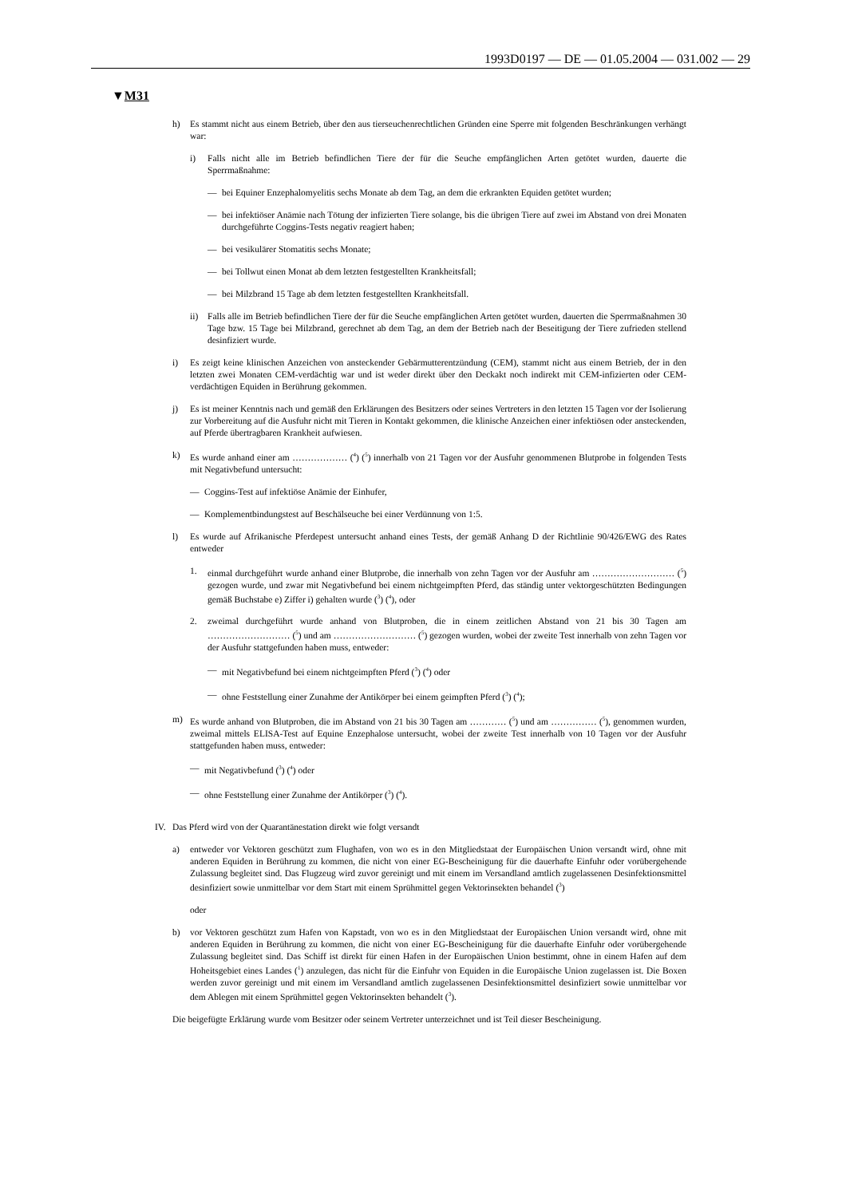1993D0197 — DE — 01.05.2004 — 031.002 — 29
▼M31
h) Es stammt nicht aus einem Betrieb, über den aus tierseuchenrechtlichen Gründen eine Sperre mit folgenden Beschränkungen verhängt war:
i) Falls nicht alle im Betrieb befindlichen Tiere der für die Seuche empfänglichen Arten getötet wurden, dauerte die Sperrmaßnahme:
— bei Equiner Enzephalomyelitis sechs Monate ab dem Tag, an dem die erkrankten Equiden getötet wurden;
— bei infektiöser Anämie nach Tötung der infizierten Tiere solange, bis die übrigen Tiere auf zwei im Abstand von drei Monaten durchgeführte Coggins-Tests negativ reagiert haben;
— bei vesikulärer Stomatitis sechs Monate;
— bei Tollwut einen Monat ab dem letzten festgestellten Krankheitsfall;
— bei Milzbrand 15 Tage ab dem letzten festgestellten Krankheitsfall.
ii) Falls alle im Betrieb befindlichen Tiere der für die Seuche empfänglichen Arten getötet wurden, dauerten die Sperrmaßnahmen 30 Tage bzw. 15 Tage bei Milzbrand, gerechnet ab dem Tag, an dem der Betrieb nach der Beseitigung der Tiere zufrieden stellend desinfiziert wurde.
i) Es zeigt keine klinischen Anzeichen von ansteckender Gebärmutterentzündung (CEM), stammt nicht aus einem Betrieb, der in den letzten zwei Monaten CEM-verdächtig war und ist weder direkt über den Deckakt noch indirekt mit CEM-infizierten oder CEM-verdächtigen Equiden in Berührung gekommen.
j) Es ist meiner Kenntnis nach und gemäß den Erklärungen des Besitzers oder seines Vertreters in den letzten 15 Tagen vor der Isolierung zur Vorbereitung auf die Ausfuhr nicht mit Tieren in Kontakt gekommen, die klinische Anzeichen einer infektiösen oder ansteckenden, auf Pferde übertragbaren Krankheit aufwiesen.
k) Es wurde anhand einer am ……………… (<sup>4</sup>) (<sup>5</sup>) innerhalb von 21 Tagen vor der Ausfuhr genommenen Blutprobe in folgenden Tests mit Negativbefund untersucht:
— Coggins-Test auf infektiöse Anämie der Einhufer,
— Komplementbindungstest auf Beschälseuche bei einer Verdünnung von 1:5.
l) Es wurde auf Afrikanische Pferdepest untersucht anhand eines Tests, der gemäß Anhang D der Richtlinie 90/426/EWG des Rates entweder
1. einmal durchgeführt wurde anhand einer Blutprobe, die innerhalb von zehn Tagen vor der Ausfuhr am ……………………… (<sup>5</sup>) gezogen wurde, und zwar mit Negativbefund bei einem nichtgeimpften Pferd, das ständig unter vektorgeschützten Bedingungen gemäß Buchstabe e) Ziffer i) gehalten wurde (<sup>3</sup>) (<sup>4</sup>), oder
2. zweimal durchgeführt wurde anhand von Blutproben, die in einem zeitlichen Abstand von 21 bis 30 Tagen am ……………………… (<sup>5</sup>) und am ……………………… (<sup>5</sup>) gezogen wurden, wobei der zweite Test innerhalb von zehn Tagen vor der Ausfuhr stattgefunden haben muss, entweder:
— mit Negativbefund bei einem nichtgeimpften Pferd (<sup>3</sup>) (<sup>4</sup>) oder
— ohne Feststellung einer Zunahme der Antikörper bei einem geimpften Pferd (<sup>3</sup>) (<sup>4</sup>);
m) Es wurde anhand von Blutproben, die im Abstand von 21 bis 30 Tagen am ………… (<sup>5</sup>) und am …………… (<sup>5</sup>), genommen wurden, zweimal mittels ELISA-Test auf Equine Enzephalose untersucht, wobei der zweite Test innerhalb von 10 Tagen vor der Ausfuhr stattgefunden haben muss, entweder:
— mit Negativbefund (<sup>3</sup>) (<sup>4</sup>) oder
— ohne Feststellung einer Zunahme der Antikörper (<sup>3</sup>) (<sup>4</sup>).
IV. Das Pferd wird von der Quarantänestation direkt wie folgt versandt
a) entweder vor Vektoren geschützt zum Flughafen, von wo es in den Mitgliedstaat der Europäischen Union versandt wird, ohne mit anderen Equiden in Berührung zu kommen, die nicht von einer EG-Bescheinigung für die dauerhafte Einfuhr oder vorübergehende Zulassung begleitet sind. Das Flugzeug wird zuvor gereinigt und mit einem im Versandland amtlich zugelassenen Desinfektionsmittel desinfiziert sowie unmittelbar vor dem Start mit einem Sprühmittel gegen Vektorinsekten behandel (<sup>3</sup>)
oder
b) vor Vektoren geschützt zum Hafen von Kapstadt, von wo es in den Mitgliedstaat der Europäischen Union versandt wird, ohne mit anderen Equiden in Berührung zu kommen, die nicht von einer EG-Bescheinigung für die dauerhafte Einfuhr oder vorübergehende Zulassung begleitet sind. Das Schiff ist direkt für einen Hafen in der Europäischen Union bestimmt, ohne in einem Hafen auf dem Hoheitsgebiet eines Landes (<sup>1</sup>) anzulegen, das nicht für die Einfuhr von Equiden in die Europäische Union zugelassen ist. Die Boxen werden zuvor gereinigt und mit einem im Versandland amtlich zugelassenen Desinfektionsmittel desinfiziert sowie unmittelbar vor dem Ablegen mit einem Sprühmittel gegen Vektorinsekten behandelt (<sup>3</sup>).
Die beigefügte Erklärung wurde vom Besitzer oder seinem Vertreter unterzeichnet und ist Teil dieser Bescheinigung.